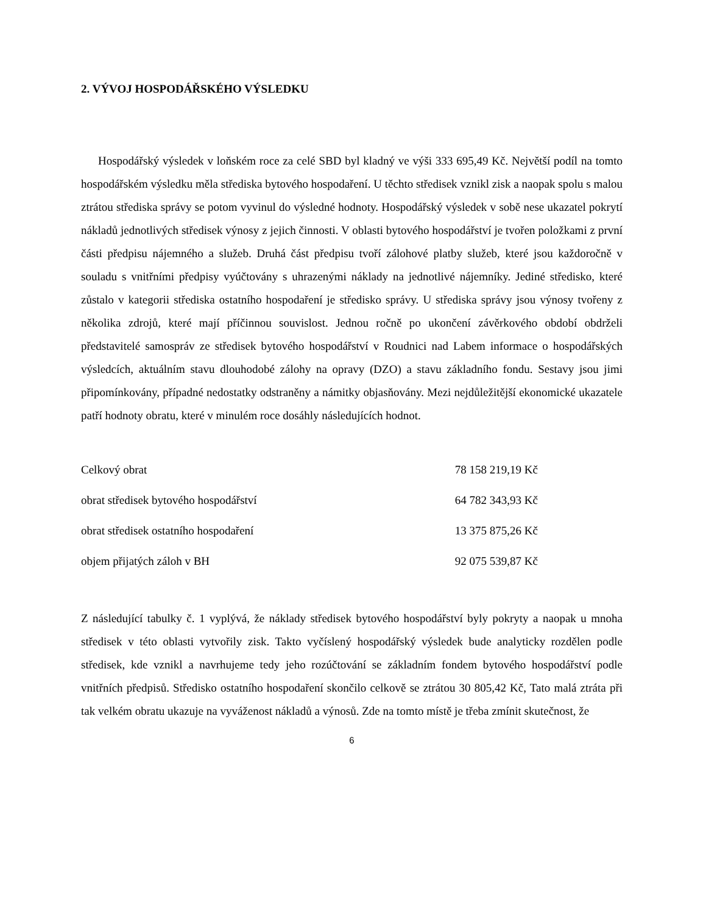2. VÝVOJ HOSPODÁŘSKÉHO VÝSLEDKU
Hospodářský výsledek v loňském roce za celé SBD byl kladný ve výši 333 695,49 Kč. Největší podíl na tomto hospodářském výsledku měla střediska bytového hospodaření. U těchto středisek vznikl zisk a naopak spolu s malou ztrátou střediska správy se potom vyvinul do výsledné hodnoty. Hospodářský výsledek v sobě nese ukazatel pokrytí nákladů jednotlivých středisek výnosy z jejich činnosti. V oblasti bytového hospodářství je tvořen položkami z první části předpisu nájemného a služeb. Druhá část předpisu tvoří zálohové platby služeb, které jsou každoročně v souladu s vnitřními předpisy vyúčtovány s uhrazenými náklady na jednotlivé nájemníky. Jediné středisko, které zůstalo v kategorii střediska ostatního hospodaření je středisko správy. U střediska správy jsou výnosy tvořeny z několika zdrojů, které mají příčinnou souvislost. Jednou ročně po ukončení závěrkového období obdrželi představitelé samospráv ze středisek bytového hospodářství v Roudnici nad Labem informace o hospodářských výsledcích, aktuálním stavu dlouhodobé zálohy na opravy (DZO) a stavu základního fondu. Sestavy jsou jimi připomínkovány, případné nedostatky odstraněny a námitky objasňovány. Mezi nejdůležitější ekonomické ukazatele patří hodnoty obratu, které v minulém roce dosáhly následujících hodnot.
| Celkový obrat | 78 158 219,19 Kč |
| obrat středisek bytového hospodářství | 64 782 343,93 Kč |
| obrat středisek ostatního hospodaření | 13 375 875,26 Kč |
| objem přijatých záloh v BH | 92 075 539,87 Kč |
Z následující tabulky č. 1 vyplývá, že náklady středisek bytového hospodářství byly pokryty a naopak u mnoha středisek v této oblasti vytvořily zisk. Takto vyčíslený hospodářský výsledek bude analyticky rozdělen podle středisek, kde vznikl a navrhujeme tedy jeho rozúčtování se základním fondem bytového hospodářství podle vnitřních předpisů. Středisko ostatního hospodaření skončilo celkově se ztrátou 30 805,42 Kč, Tato malá ztráta při tak velkém obratu ukazuje na vyváženost nákladů a výnosů. Zde na tomto místě je třeba zmínit skutečnost, že
6